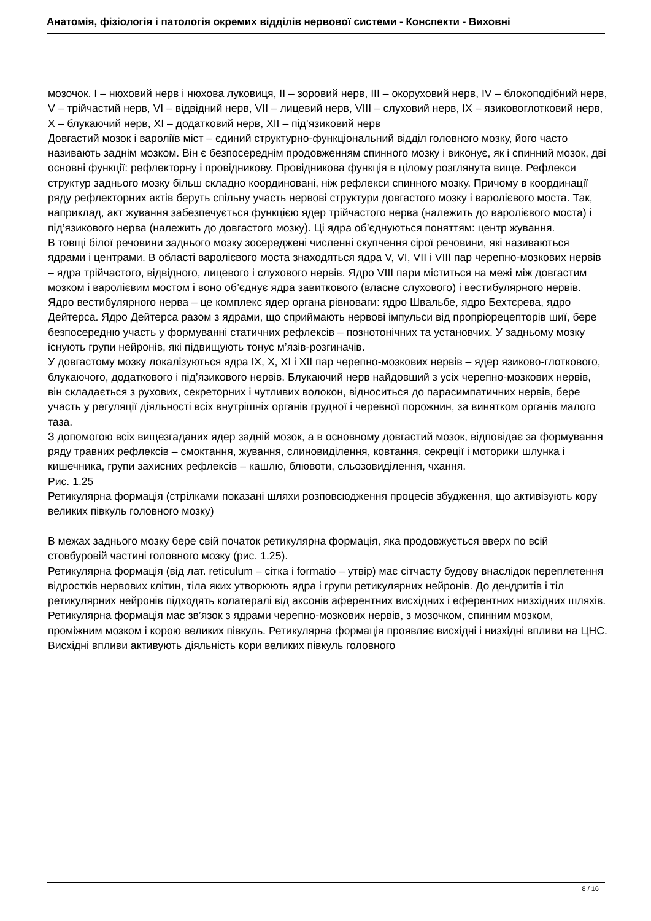Анатомія, фізіологія і патологія окремих відділів нервової системи - Конспекти - Виховні
мозочок. I – нюховий нерв і нюхова луковиця, II – зоровий нерв, III – окоруховий нерв, IV – блокоподібний нерв, V – трійчастий нерв, VI – відвідний нерв, VII – лицевий нерв, VIII – слуховий нерв, IX – язиковоглотковий нерв, X – блукаючий нерв, XI – додатковий нерв, XII – під’язиковий нерв
Довгастий мозок і вароліїв міст – єдиний структурно-функціональний відділ головного мозку, його часто називають заднім мозком. Він є безпосереднім продовженням спинного мозку і виконує, як і спинний мозок, дві основні функції: рефлекторну і провідникову. Провідникова функція в цілому розглянута вище. Рефлекси структур заднього мозку більш складно координовані, ніж рефлекси спинного мозку. Причому в координації ряду рефлекторних актів беруть спільну участь нервові структури довгастого мозку і варолієвого моста. Так, наприклад, акт жування забезпечується функцією ядер трійчастого нерва (належить до варолієвого моста) і під’язикового нерва (належить до довгастого мозку). Ці ядра об’єднуються поняттям: центр жування.
В товщі білої речовини заднього мозку зосереджені численні скупчення сірої речовини, які називаються ядрами і центрами. В області варолієвого моста знаходяться ядра V, VI, VII і VIII пар черепно-мозкових нервів – ядра трійчастого, відвідного, лицевого і слухового нервів. Ядро VIII пари міститься на межі між довгастим мозком і варолієвим мостом і воно об’єднує ядра завиткового (власне слухового) і вестибулярного нервів. Ядро вестибулярного нерва – це комплекс ядер органа рівноваги: ядро Швальбе, ядро Бехтєрева, ядро Дейтерса. Ядро Дейтерса разом з ядрами, що сприймають нервові імпульси від пропріорецепторів шиї, бере безпосередню участь у формуванні статичних рефлексів – познотонічних та установчих. У задньому мозку існують групи нейронів, які підвищують тонус м’язів-розгиначів.
У довгастому мозку локалізуються ядра IX, X, XI і XII пар черепно-мозкових нервів – ядер язиково-глоткового, блукаючого, додаткового і під’язикового нервів. Блукаючий нерв найдовший з усіх черепно-мозкових нервів, він складається з рухових, секреторних і чутливих волокон, відноситься до парасимпатичних нервів, бере участь у регуляції діяльності всіх внутрішніх органів грудної і черевної порожнин, за винятком органів малого таза.
З допомогою всіх вищезгаданих ядер задній мозок, а в основному довгастий мозок, відповідає за формування ряду травних рефлексів – смоктання, жування, слиновиділення, ковтання, секреції і моторики шлунка і кишечника, групи захисних рефлексів – кашлю, блювоти, сльозовиділення, чхання.
Рис. 1.25
Ретикулярна формація (стрілками показані шляхи розповсюдження процесів збудження, що активізують кору великих півкуль головного мозку)
В межах заднього мозку бере свій початок ретикулярна формація, яка продовжується вверх по всій стовбуровій частині головного мозку (рис. 1.25).
Ретикулярна формація (від лат. reticulum – сітка і formatio – утвір) має сітчасту будову внаслідок переплетення відростків нервових клітин, тіла яких утворюють ядра і групи ретикулярних нейронів. До дендритів і тіл ретикулярних нейронів підходять колатералі від аксонів аферентних висхідних і еферентних низхідних шляхів. Ретикулярна формація має зв’язок з ядрами черепно-мозкових нервів, з мозочком, спинним мозком, проміжним мозком і корою великих півкуль. Ретикулярна формація проявляє висхідні і низхідні впливи на ЦНС. Висхідні впливи активують діяльність кори великих півкуль головного
8 / 16